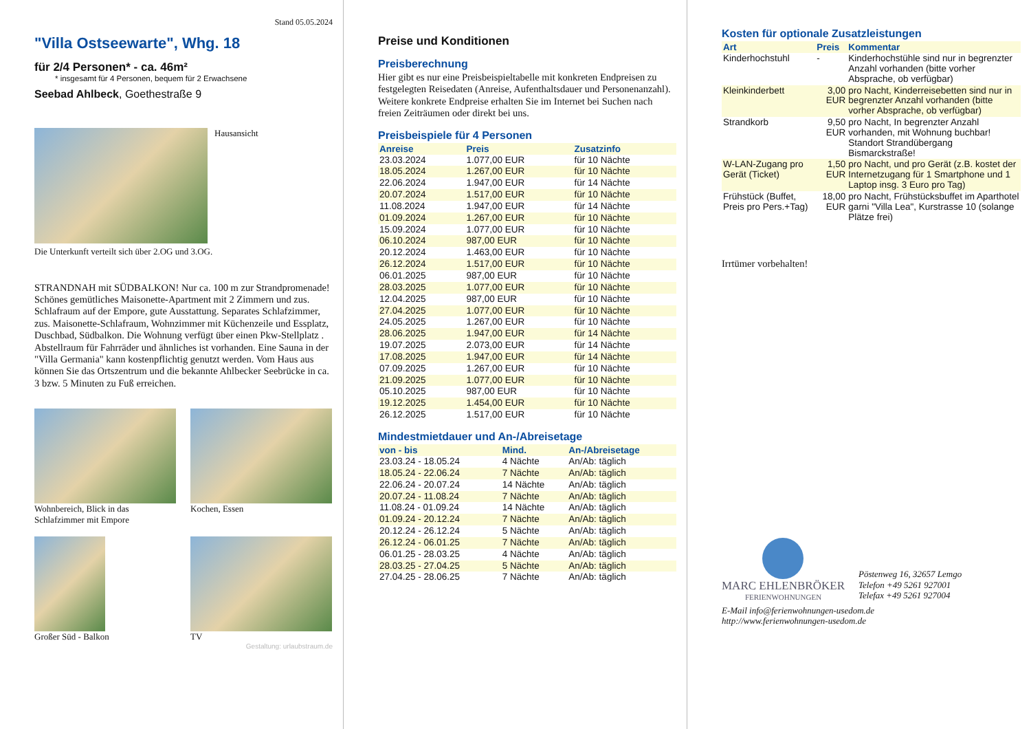Stand 05.05.2024
"Villa Ostseewarte", Whg. 18
für 2/4 Personen* - ca. 46m²
* insgesamt für 4 Personen, bequem für 2 Erwachsene
Seebad Ahlbeck, Goethestraße 9
Hausansicht
Die Unterkunft verteilt sich über 2.OG und 3.OG.
STRANDNAH mit SÜDBALKON! Nur ca. 100 m zur Strandpromenade! Schönes gemütliches Maisonette-Apartment mit 2 Zimmern und zus. Schlafraum auf der Empore, gute Ausstattung. Separates Schlafzimmer, zus. Maisonette-Schlafraum, Wohnzimmer mit Küchenzeile und Essplatz, Duschbad, Südbalkon. Die Wohnung verfügt über einen Pkw-Stellplatz . Abstellraum für Fahrräder und ähnliches ist vorhanden. Eine Sauna in der "Villa Germania" kann kostenpflichtig genutzt werden. Vom Haus aus können Sie das Ortszentrum und die bekannte Ahlbecker Seebrücke in ca. 3 bzw. 5 Minuten zu Fuß erreichen.
Wohnbereich, Blick in das Schlafzimmer mit Empore
Kochen, Essen
Großer Süd - Balkon
TV
Gestaltung: urlaubstraum.de
Preise und Konditionen
Preisberechnung
Hier gibt es nur eine Preisbeispieltabelle mit konkreten Endpreisen zu festgelegten Reisedaten (Anreise, Aufenthaltsdauer und Personenanzahl). Weitere konkrete Endpreise erhalten Sie im Internet bei Suchen nach freien Zeiträumen oder direkt bei uns.
Preisbeispiele für 4 Personen
| Anreise | Preis | Zusatzinfo |
| --- | --- | --- |
| 23.03.2024 | 1.077,00 EUR | für 10 Nächte |
| 18.05.2024 | 1.267,00 EUR | für 10 Nächte |
| 22.06.2024 | 1.947,00 EUR | für 14 Nächte |
| 20.07.2024 | 1.517,00 EUR | für 10 Nächte |
| 11.08.2024 | 1.947,00 EUR | für 14 Nächte |
| 01.09.2024 | 1.267,00 EUR | für 10 Nächte |
| 15.09.2024 | 1.077,00 EUR | für 10 Nächte |
| 06.10.2024 | 987,00 EUR | für 10 Nächte |
| 20.12.2024 | 1.463,00 EUR | für 10 Nächte |
| 26.12.2024 | 1.517,00 EUR | für 10 Nächte |
| 06.01.2025 | 987,00 EUR | für 10 Nächte |
| 28.03.2025 | 1.077,00 EUR | für 10 Nächte |
| 12.04.2025 | 987,00 EUR | für 10 Nächte |
| 27.04.2025 | 1.077,00 EUR | für 10 Nächte |
| 24.05.2025 | 1.267,00 EUR | für 10 Nächte |
| 28.06.2025 | 1.947,00 EUR | für 14 Nächte |
| 19.07.2025 | 2.073,00 EUR | für 14 Nächte |
| 17.08.2025 | 1.947,00 EUR | für 14 Nächte |
| 07.09.2025 | 1.267,00 EUR | für 10 Nächte |
| 21.09.2025 | 1.077,00 EUR | für 10 Nächte |
| 05.10.2025 | 987,00 EUR | für 10 Nächte |
| 19.12.2025 | 1.454,00 EUR | für 10 Nächte |
| 26.12.2025 | 1.517,00 EUR | für 10 Nächte |
Mindestmietdauer und An-/Abreisetage
| von - bis | Mind. | An-/Abreisetage |
| --- | --- | --- |
| 23.03.24 - 18.05.24 | 4 Nächte | An/Ab: täglich |
| 18.05.24 - 22.06.24 | 7 Nächte | An/Ab: täglich |
| 22.06.24 - 20.07.24 | 14 Nächte | An/Ab: täglich |
| 20.07.24 - 11.08.24 | 7 Nächte | An/Ab: täglich |
| 11.08.24 - 01.09.24 | 14 Nächte | An/Ab: täglich |
| 01.09.24 - 20.12.24 | 7 Nächte | An/Ab: täglich |
| 20.12.24 - 26.12.24 | 5 Nächte | An/Ab: täglich |
| 26.12.24 - 06.01.25 | 7 Nächte | An/Ab: täglich |
| 06.01.25 - 28.03.25 | 4 Nächte | An/Ab: täglich |
| 28.03.25 - 27.04.25 | 5 Nächte | An/Ab: täglich |
| 27.04.25 - 28.06.25 | 7 Nächte | An/Ab: täglich |
Kosten für optionale Zusatzleistungen
| Art | Preis | Kommentar |
| --- | --- | --- |
| Kinderhochstuhl | - | Kinderhochstühle sind nur in begrenzter Anzahl vorhanden (bitte vorher Absprache, ob verfügbar) |
| Kleinkinderbett | 3,00 EUR | pro Nacht, Kinderreisebetten sind nur in begrenzter Anzahl vorhanden (bitte vorher Absprache, ob verfügbar) |
| Strandkorb | 9,50 EUR | pro Nacht, In begrenzter Anzahl vorhanden, mit Wohnung buchbar! Standort Strandübergang Bismarckstraße! |
| W-LAN-Zugang pro Gerät (Ticket) | 1,50 EUR | pro Nacht, und pro Gerät (z.B. kostet der Internetzugang für 1 Smartphone und 1 Laptop insg. 3 Euro pro Tag) |
| Frühstück (Buffet, Preis pro Pers.+Tag) | 18,00 EUR | pro Nacht, Frühstücksbuffet im Aparthotel garni "Villa Lea", Kurstrasse 10 (solange Plätze frei) |
Irrtümer vorbehalten!
MARC EHLENBRÖKER
FERIENWOHNUNGEN
Pöstenweg 16, 32657 Lemgo
Telefon +49 5261 927001
Telefax +49 5261 927004
E-Mail info@ferienwohnungen-usedom.de
http://www.ferienwohnungen-usedom.de